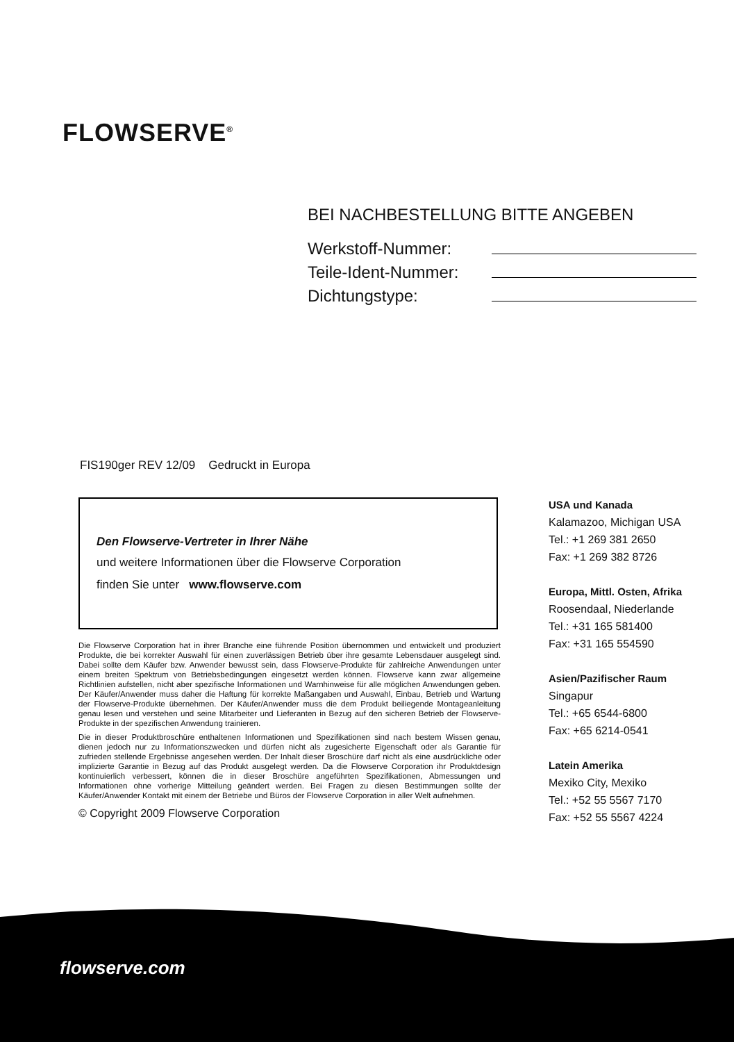FLOWSERVE<sup>®</sup>
BEI NACHBESTELLUNG BITTE ANGEBEN
Werkstoff-Nummer:
Teile-Ident-Nummer:
Dichtungstype:
FIS190ger REV 12/09 Gedruckt in Europa
Den Flowserve-Vertreter in Ihrer Nähe
und weitere Informationen über die Flowserve Corporation
finden Sie unter www.flowserve.com
Die Flowserve Corporation hat in ihrer Branche eine führende Position übernommen und entwickelt und produziert Produkte, die bei korrekter Auswahl für einen zuverlässigen Betrieb über ihre gesamte Lebensdauer ausgelegt sind. Dabei sollte dem Käufer bzw. Anwender bewusst sein, dass Flowserve-Produkte für zahlreiche Anwendungen unter einem breiten Spektrum von Betriebsbedingungen eingesetzt werden können. Flowserve kann zwar allgemeine Richtlinien aufstellen, nicht aber spezifische Informationen und Warnhinweise für alle möglichen Anwendungen geben. Der Käufer/Anwender muss daher die Haftung für korrekte Maßangaben und Auswahl, Einbau, Betrieb und Wartung der Flowserve-Produkte übernehmen. Der Käufer/Anwender muss die dem Produkt beiliegende Montageanleitung genau lesen und verstehen und seine Mitarbeiter und Lieferanten in Bezug auf den sicheren Betrieb der Flowserve-Produkte in der spezifischen Anwendung trainieren.
Die in dieser Produktbroschüre enthaltenen Informationen und Spezifikationen sind nach bestem Wissen genau, dienen jedoch nur zu Informationszwecken und dürfen nicht als zugesicherte Eigenschaft oder als Garantie für zufrieden stellende Ergebnisse angesehen werden. Der Inhalt dieser Broschüre darf nicht als eine ausdrückliche oder implizierte Garantie in Bezug auf das Produkt ausgelegt werden. Da die Flowserve Corporation ihr Produktdesign kontinuierlich verbessert, können die in dieser Broschüre angeführten Spezifikationen, Abmessungen und Informationen ohne vorherige Mitteilung geändert werden. Bei Fragen zu diesen Bestimmungen sollte der Käufer/Anwender Kontakt mit einem der Betriebe und Büros der Flowserve Corporation in aller Welt aufnehmen.
© Copyright 2009 Flowserve Corporation
USA und Kanada
Kalamazoo, Michigan USA
Tel.: +1 269 381 2650
Fax: +1 269 382 8726
Europa, Mittl. Osten, Afrika
Roosendaal, Niederlande
Tel.: +31 165 581400
Fax: +31 165 554590
Asien/Pazifischer Raum
Singapur
Tel.: +65 6544-6800
Fax: +65 6214-0541
Latein Amerika
Mexiko City, Mexiko
Tel.: +52 55 5567 7170
Fax: +52 55 5567 4224
flowserve.com